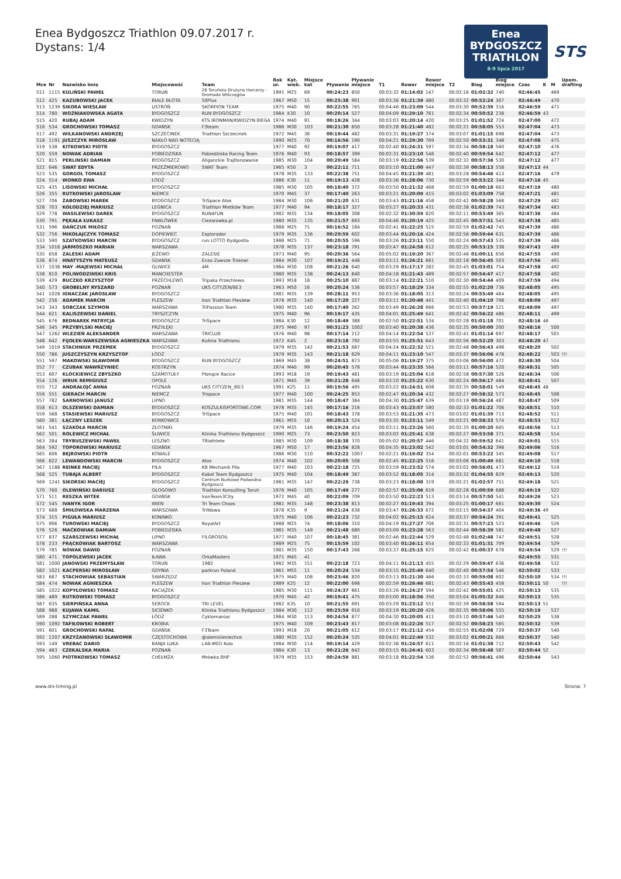Enea Bydgoszcz Triathlon 09.07.2017 r.
Dystans: 1/4
Enea
BYDGOSZCZ
TRIATHLON
8-9 lipca 2017
STS
| Mce | Nr | Nazwisko Imię | Miejscowość | Team | Rok ur. | Kat. wiek. | Miejsce kat | Pływanie | Pływanie miejsce | T1 | Rower | Rower miejsce | T2 | Bieg | Bieg miejsce | Czas | K | M | Upom. drafting |
| --- | --- | --- | --- | --- | --- | --- | --- | --- | --- | --- | --- | --- | --- | --- | --- | --- | --- | --- | --- |
| 511 | 1115 | KULIŃSKI PAWEŁ | TORUŃ | 28 Toruńska Drużyna Harcerzy - Gromada Włóczęgów | 1991 | M25 | 69 | 00:24:23 | 850 | 00:03:32 | 01:14:02 | 147 | 00:02:16 | 01:02:32 | 740 | 02:46:45 | | 469 | |
| 512 | 425 | KAZUBOWSKI JACEK | BIAŁE BŁOTA | 50Plus | 1967 | M50 | 15 | 00:25:38 | 901 | 00:03:36 | 01:21:39 | 480 | 00:03:32 | 00:52:24 | 307 | 02:46:49 | | 470 | |
| 513 | 1239 | SIKORA WIESŁAW | USTROŃ | SKORPION TEAM | 1975 | M40 | 90 | 00:22:55 | 765 | 00:04:46 | 01:23:09 | 544 | 00:03:30 | 00:52:39 | 316 | 02:46:59 | | 471 | |
| 514 | 780 | WOŹNIAKOWSKA AGATA | BYDGOSZCZ | RUN BYDGOSZCZ | 1984 | K30 | 10 | 00:20:14 | 527 | 00:04:09 | 01:29:10 | 761 | 00:02:34 | 00:50:52 | 238 | 02:46:59 | 43 | | |
| 515 | 420 | RUBAJ ADAM | KWIDZYN | KTS IRONMAN/KWIDZYN BIEGA | 1974 | M40 | 91 | 00:18:26 | 344 | 00:03:03 | 01:20:14 | 420 | 00:03:25 | 01:01:52 | 724 | 02:47:00 | | 472 | |
| 516 | 534 | GROCHOWSKI TOMASZ | GDAŃSK | F3team | 1986 | M30 | 103 | 00:21:30 | 650 | 00:03:28 | 01:21:40 | 482 | 00:02:21 | 00:58:05 | 553 | 02:47:04 | | 473 | |
| 517 | 492 | WILKANOWSKI ANDRZEJ | SZCZECINEK | Triathlon Szczecinek | 1972 | M45 | 36 | 00:19:44 | 482 | 00:03:31 | 01:19:27 | 374 | 00:03:07 | 01:01:15 | 698 | 02:47:04 | | 473 | |
| 518 | 1191 | JUSZCZYK MIROSŁAW | NAKŁO NAD NOTECIĄ | | 1990 | M25 | 70 | 00:16:56 | 190 | 00:04:21 | 01:29:30 | 769 | 00:02:50 | 00:53:31 | 348 | 02:47:08 | | 475 | |
| 519 | 538 | KITKOWSKI PIOTR | BYDGOSZCZ | | 1977 | M40 | 92 | 00:19:07 | 417 | 00:02:40 | 01:24:31 | 597 | 00:02:34 | 00:58:18 | 560 | 02:47:10 | | 476 | |
| 520 | 559 | NOWAK ADRIAN | POBIEDZISKA | Pobiedziska Racing Team | 1976 | M40 | 93 | 00:18:57 | 399 | 00:02:31 | 01:23:10 | 546 | 00:02:40 | 00:59:54 | 642 | 02:47:12 | | 477 | |
| 521 | 815 | PERLINSKI DAMIAN | BYDGOSZCZ | Aliganckie Trajtlonowanie | 1985 | M30 | 104 | 00:20:49 | 584 | 00:03:19 | 01:22:56 | 539 | 00:02:32 | 00:57:36 | 530 | 02:47:12 | | 477 | |
| 522 | 646 | SWAT EDYTA | PRZEŹMIEROWO | SWAT Team | 1965 | K50 | 3 | 00:22:11 | 711 | 00:03:10 | 01:21:00 | 447 | 00:02:39 | 00:58:13 | 558 | 02:47:13 | 44 | | |
| 523 | 535 | GORGOL TOMASZ | BYDGOSZCZ | | 1978 | M35 | 133 | 00:22:38 | 751 | 00:04:45 | 01:21:39 | 481 | 00:03:28 | 00:54:46 | 413 | 02:47:16 | | 479 | |
| 524 | 514 | WONKO EWA | ŁÓDŹ | | 1986 | K30 | 11 | 00:19:13 | 428 | 00:03:36 | 01:28:06 | 730 | 00:02:59 | 00:53:22 | 344 | 02:47:16 | 45 | | |
| 525 | 435 | LISOWSKI MICHAŁ | BYDGOSZCZ | | 1985 | M30 | 105 | 00:18:40 | 372 | 00:03:50 | 01:21:32 | 468 | 00:02:59 | 01:00:18 | 663 | 02:47:19 | | 480 | |
| 526 | 355 | RUTKOWSKI JAROSLAW | NIEMCE | | 1970 | M45 | 37 | 00:17:40 | 263 | 00:03:21 | 01:20:09 | 415 | 00:03:02 | 01:03:09 | 758 | 02:47:21 | | 481 | |
| 527 | 706 | ŻABOWSKI MAREK | BYDGOSZCZ | TriSpace Atos | 1984 | M30 | 106 | 00:21:20 | 631 | 00:03:43 | 01:21:16 | 458 | 00:02:42 | 00:58:28 | 568 | 02:47:29 | | 482 | |
| 528 | 703 | KOŁODZIEJ MARIUSZ | LEGNICA | Triathlon Mietków Team | 1977 | M40 | 94 | 00:18:17 | 327 | 00:03:27 | 01:20:33 | 431 | 00:02:38 | 01:02:39 | 743 | 02:47:34 | | 483 | |
| 529 | 778 | WASILEWSKI DAREK | BYDGOSZCZ | RUN4FUN | 1982 | M35 | 134 | 00:18:05 | 308 | 00:02:32 | 01:30:59 | 820 | 00:02:11 | 00:53:49 | 365 | 02:47:36 | | 484 | |
| 530 | 791 | PĘKAŁA ŁUKASZ | PAWLÓWEK | Ciezarowka.pl | 1980 | M35 | 135 | 00:21:57 | 693 | 00:04:46 | 01:20:19 | 425 | 00:02:45 | 00:57:51 | 543 | 02:47:38 | | 485 | |
| 531 | 596 | DAŃCZUK MIŁOSZ | POZNAŃ | | 1988 | M25 | 71 | 00:16:52 | 184 | 00:02:41 | 01:22:25 | 515 | 00:02:59 | 01:02:42 | 745 | 02:47:39 | | 486 | |
| 532 | 756 | MIKOŁAJCZYK TOMASZ | DOPIEWIEC | Explorador | 1979 | M35 | 136 | 00:20:59 | 602 | 00:03:44 | 01:20:16 | 424 | 00:02:56 | 00:59:44 | 631 | 02:47:39 | | 486 | |
| 533 | 590 | SZATKOWSKI MARCIN | BYDGOSZCZ | run LOTTO Bydgostia | 1988 | M25 | 71 | 00:20:55 | 596 | 00:03:26 | 01:23:11 | 550 | 00:02:24 | 00:57:43 | 535 | 02:47:39 | | 486 | |
| 534 | 1016 | JARMOSZKO MARIAN | WARSZAWA | | 1978 | M35 | 137 | 00:23:18 | 791 | 00:03:47 | 01:24:58 | 612 | 00:02:25 | 00:53:15 | 338 | 02:47:43 | | 489 | |
| 535 | 658 | ZALESKI ADAM | JEŻEWO | ZALESIE | 1973 | M40 | 95 | 00:20:36 | 564 | 00:05:02 | 01:19:20 | 367 | 00:02:46 | 01:00:11 | 656 | 02:47:55 | | 490 | |
| 536 | 874 | HNATYSZYN MATEUSZ | GDANSK | Enzo Zawsze Trzezwi | 1984 | M30 | 107 | 00:19:21 | 448 | 00:03:11 | 01:26:21 | 661 | 00:02:18 | 00:56:45 | 503 | 02:47:56 | | 491 | |
| 537 | 1038 | MAY -MAJEWSKI MICHAŁ | GLIWICE | 4M | 1984 | M30 | 108 | 00:21:26 | 640 | 00:03:29 | 01:17:17 | 282 | 00:02:45 | 01:03:01 | 754 | 02:47:58 | | 492 | |
| 538 | 810 | POLIWODZINSKI KRIS | MANCHESTER | | 1980 | M35 | 138 | 00:24:13 | 840 | 00:04:18 | 01:21:43 | 489 | 00:02:57 | 00:54:47 | 417 | 02:47:58 | | 492 | |
| 539 | 429 | BUCZKO KRZYSZTOF | PRZECHLEWO | Tripaka Przechlewo | 1993 | M18 | 18 | 00:25:10 | 887 | 00:03:14 | 01:22:21 | 510 | 00:02:30 | 00:54:44 | 409 | 02:47:59 | | 494 | |
| 540 | 573 | GROBELNY RYSZARD | POZNAŃ | UKS CITYZEN/BE3 | 1963 | M50 | 16 | 00:20:24 | 536 | 00:03:57 | 01:18:29 | 334 | 00:02:55 | 01:02:20 | 736 | 02:48:05 | | 495 | |
| 541 | 1028 | IGNACZAK JAROSŁAW | BYDGOSZCZ | | 1981 | M35 | 139 | 00:28:11 | 953 | 00:03:36 | 01:18:05 | 313 | 00:02:24 | 00:55:49 | 464 | 02:48:05 | | 495 | |
| 542 | 256 | ADAMEK MARCIN | PLESZEW | Iron Triathlon Pleszew | 1978 | M35 | 140 | 00:17:20 | 227 | 00:03:11 | 01:20:48 | 441 | 00:02:40 | 01:04:10 | 798 | 02:48:09 | | 497 | |
| 543 | 343 | SOBCZAK SZYMON | WARSZAWA | TriPassion Team | 1980 | M35 | 140 | 00:17:40 | 262 | 00:03:49 | 01:26:28 | 666 | 00:02:53 | 00:57:19 | 521 | 02:48:09 | | 497 | |
| 544 | 621 | KALISZEWSKI DANIEL | TRYSZCZYN | | 1975 | M40 | 96 | 00:19:17 | 435 | 00:04:01 | 01:25:49 | 641 | 00:02:42 | 00:56:22 | 486 | 02:48:11 | | 499 | |
| 545 | 676 | BEDNAREK PATRYCJA | BYDGOSZCZ | TriSpace | 1984 | K30 | 12 | 00:18:49 | 388 | 00:02:50 | 01:22:51 | 534 | 00:02:28 | 01:01:18 | 701 | 02:48:16 | 46 | | |
| 546 | 345 | PRZYBYLSKI MACIEJ | PRZYŁĘKI | | 1975 | M40 | 97 | 00:31:23 | 1002 | 00:03:40 | 01:20:38 | 436 | 00:02:35 | 00:50:00 | 200 | 02:48:16 | | 500 | |
| 547 | 1262 | WLEZIEŃ ALEKSANDER | WARSZAWA | TRICLUB | 1976 | M40 | 98 | 00:17:14 | 212 | 00:04:14 | 01:22:54 | 537 | 00:02:41 | 01:01:14 | 697 | 02:48:17 | | 501 | |
| 548 | 642 | FIJOŁEK-WARSZEWSKA AGNIESZKA | WARSZAWA | Kuźnia Triathlonu | 1972 | K45 | 2 | 00:23:18 | 792 | 00:03:55 | 01:25:51 | 643 | 00:02:56 | 00:52:20 | 303 | 02:48:20 | 47 | | |
| 549 | 1019 | STACHNIUK PRZEMEK | BYDGOSZCZ | | 1979 | M35 | 142 | 00:21:53 | 687 | 00:04:24 | 01:22:32 | 521 | 00:02:48 | 00:56:43 | 498 | 02:48:20 | | 502 | |
| 550 | 786 | JUSZCZYSZYN KRZYSZTOF | ŁÓDŹ | | 1979 | M35 | 143 | 00:21:18 | 629 | 00:04:11 | 01:23:10 | 547 | 00:03:37 | 00:56:06 | 478 | 02:48:22 | | 503 | !!! |
| 551 | 597 | MAKOWSKI SŁAWOMIR | BYDGOSZCZ | RUN BYDGOSZCZ | 1969 | M45 | 38 | 00:24:51 | 873 | 00:05:06 | 01:19:27 | 375 | 00:03:06 | 00:56:00 | 472 | 02:48:30 | | 504 | |
| 552 | 77 | CZUBAK WAWRZYNIEC | KOSTRZYN | | 1974 | M40 | 99 | 00:20:45 | 578 | 00:03:44 | 01:23:35 | 566 | 00:03:11 | 00:57:16 | 520 | 02:48:31 | | 505 | |
| 553 | 607 | KLOCKIEWICZ ZBYSZKO | SZAMOTUŁY | Płonące Racice | 1993 | M18 | 19 | 00:19:43 | 481 | 00:03:19 | 01:25:04 | 618 | 00:02:58 | 00:57:30 | 526 | 02:48:34 | | 506 | |
| 554 | 126 | WRUK REMIGIUSZ | OPOLE | | 1971 | M45 | 39 | 00:21:28 | 646 | 00:03:10 | 01:25:22 | 630 | 00:02:24 | 00:56:17 | 484 | 02:48:41 | | 507 | |
| 555 | 712 | ANDRAŁOJĆ ANNA | POZNAŃ | UKS CITYZEN_/BE3 | 1991 | K25 | 11 | 00:19:56 | 495 | 00:03:22 | 01:24:51 | 608 | 00:02:35 | 00:58:01 | 549 | 02:48:45 | 48 | | |
| 556 | 551 | GIERACH MARCIN | NIEMCZ | Trispace | 1977 | M40 | 100 | 00:24:25 | 853 | 00:02:47 | 01:20:34 | 432 | 00:02:27 | 00:58:32 | 573 | 02:48:45 | | 508 | |
| 557 | 782 | SARNOWSKI JANUSZ | LIPNO | | 1981 | M35 | 144 | 00:18:47 | 384 | 00:04:30 | 01:25:47 | 639 | 00:03:19 | 00:56:24 | 487 | 02:48:47 | | 509 | |
| 558 | 613 | OLSZEWSKI DAMIAN | BYDGOSZCZ | KOSZULKISPORTOWE.COM | 1978 | M35 | 145 | 00:17:16 | 216 | 00:03:43 | 01:23:57 | 580 | 00:02:33 | 01:01:22 | 706 | 02:48:51 | | 510 | |
| 559 | 568 | STASIEWSKI MARIUSZ | BYDGOSZCZ | TriSpace | 1975 | M40 | 101 | 00:18:43 | 378 | 00:03:53 | 01:21:35 | 473 | 00:03:02 | 01:01:39 | 713 | 02:48:52 | | 511 | |
| 560 | 381 | ŁĄCZNY LESZEK | BORKOWICE | | 1961 | M55 | 10 | 00:20:13 | 524 | 00:03:35 | 01:23:11 | 549 | 00:03:21 | 00:58:33 | 574 | 02:48:53 | | 512 | |
| 561 | 541 | SZAKOŁA MARCIN | ZŁOTNIKI | | 1979 | M35 | 146 | 00:19:24 | 454 | 00:03:11 | 01:23:26 | 560 | 00:02:35 | 01:00:20 | 665 | 02:48:56 | | 513 | |
| 562 | 501 | ROLEWICZ MICHAŁ | ŚLIWICE | Klinika Triathlonu Bydgoszcz | 1990 | M25 | 73 | 00:23:50 | 823 | 00:03:02 | 01:25:41 | 638 | 00:02:27 | 00:53:58 | 371 | 02:48:58 | | 514 | |
| 563 | 284 | TRYBUSZEWSKI PAWEŁ | LESZNO | TRIathlete | 1985 | M30 | 109 | 00:18:38 | 370 | 00:05:02 | 01:20:57 | 446 | 00:04:32 | 00:59:52 | 641 | 02:49:01 | | 515 | |
| 564 | 592 | TOPOROWSKI MARIUSZ | GDAŃSK | | 1967 | M50 | 17 | 00:23:56 | 828 | 00:04:35 | 01:23:02 | 542 | 00:03:01 | 00:54:32 | 398 | 02:49:06 | | 516 | |
| 565 | 606 | BEJROWSKI PIOTR | KOWALE | | 1986 | M30 | 110 | 00:32:22 | 1007 | 00:02:21 | 01:19:02 | 354 | 00:02:01 | 00:53:22 | 345 | 02:49:08 | | 517 | |
| 566 | 622 | LEWANDOWSKI MARCIN | BYDGOSZCZ | Atos | 1974 | M40 | 102 | 00:20:05 | 508 | 00:02:45 | 01:22:25 | 516 | 00:03:06 | 01:00:49 | 681 | 02:49:10 | | 518 | |
| 567 | 1188 | REINKE MACIEJ | PIŁA | KB Mechanik Piła | 1977 | M40 | 103 | 00:22:18 | 725 | 00:03:59 | 01:23:52 | 574 | 00:03:02 | 00:56:01 | 473 | 02:49:12 | | 519 | |
| 568 | 525 | TUBAJA ALBERT | BYDGOSZCZ | Kabel Team Bydgoszcz | 1975 | M40 | 104 | 00:18:49 | 387 | 00:03:52 | 01:18:05 | 314 | 00:03:32 | 01:04:55 | 829 | 02:49:13 | | 520 | |
| 569 | 1241 | SIKORSKI MACIEJ | BYDGOSZCZ | Centrum Nurkowe Podwodna Bydgoszcz | 1981 | M35 | 147 | 00:22:29 | 738 | 00:03:23 | 01:18:08 | 319 | 00:02:21 | 01:02:57 | 751 | 02:49:18 | | 521 | |
| 570 | 760 | OLEWIŃSKI DARIUSZ | GŁOGOWO | Triathlon Konsulting Toruń | 1976 | M40 | 105 | 00:17:49 | 277 | 00:02:57 | 01:25:06 | 619 | 00:02:28 | 01:00:59 | 688 | 02:49:19 | | 522 | |
| 571 | 511 | RESZKA WITEK | GDAŃSK | IronTeam3City | 1972 | M45 | 40 | 00:22:09 | 709 | 00:03:50 | 01:22:23 | 513 | 00:03:14 | 00:57:50 | 541 | 02:49:26 | | 523 | |
| 572 | 545 | IVANYK IGOR | WIEN | Tri Team Chaos | 1981 | M35 | 148 | 00:23:38 | 813 | 00:02:27 | 01:19:43 | 394 | 00:03:25 | 01:00:17 | 661 | 02:49:30 | | 524 | |
| 573 | 688 | ŚMIŁOWSKA MARZENA | WARSZAWA | TriWawa | 1978 | K35 | 9 | 00:21:24 | 638 | 00:03:47 | 01:26:33 | 672 | 00:03:15 | 00:54:37 | 404 | 02:49:36 | 49 | | |
| 574 | 315 | PIGUŁA MARIUSZ | KONINKO | | 1975 | M40 | 106 | 00:22:23 | 732 | 00:04:02 | 01:25:15 | 624 | 00:03:37 | 00:54:24 | 391 | 02:49:41 | | 525 | |
| 575 | 906 | TUROWSKI MACIEJ | BYDGOSZCZ | RoyalArt | 1988 | M25 | 74 | 00:18:06 | 310 | 00:04:19 | 01:27:27 | 706 | 00:02:31 | 00:57:23 | 523 | 02:49:46 | | 526 | |
| 576 | 526 | MAĆKOWIAK DAMIAN | POBIEDZISKA | | 1981 | M35 | 149 | 00:21:48 | 680 | 00:03:09 | 01:23:28 | 563 | 00:02:44 | 00:58:39 | 581 | 02:49:48 | | 527 | |
| 577 | 837 | SZARSZEWSKI MICHAŁ | LIPNO | FILGROSOIL | 1977 | M40 | 107 | 00:18:45 | 381 | 00:02:46 | 01:22:44 | 529 | 00:02:48 | 01:02:48 | 747 | 02:49:51 | | 528 | |
| 578 | 233 | FRĄCKOWIAK BARTOSZ | WARSZAWA | | 1989 | M25 | 75 | 00:15:59 | 102 | 00:03:40 | 01:26:11 | 654 | 00:02:33 | 01:01:31 | 709 | 02:49:54 | | 529 | |
| 579 | 785 | NOWAK DAWID | POZNAŃ | | 1981 | M35 | 150 | 00:17:43 | 268 | 00:03:37 | 01:25:15 | 625 | 00:02:42 | 01:00:37 | 678 | 02:49:54 | | 529 | !!! |
| 580 | 471 | TOPOLEWSKI JACEK | IŁAWA | OrkaMasters | 1971 | M45 | 41 | | | | | | | | | 02:49:55 | | 531 | |
| 581 | 1000 | JANOWSKI PRZEMYSŁAW | TORUŃ | 1982 | 1982 | M35 | 151 | 00:22:18 | 723 | 00:04:11 | 01:21:13 | 455 | 00:02:29 | 00:59:47 | 636 | 02:49:58 | | 532 | |
| 582 | 1021 | KACPERSKI MIROSŁAW | GDYNIA | parkrun Poland | 1961 | M55 | 11 | 00:20:24 | 534 | 00:03:15 | 01:25:49 | 640 | 00:02:40 | 00:57:54 | 546 | 02:50:02 | | 533 | |
| 583 | 687 | STACHOWIAK SEBASTIAN | SWARZĘDZ | | 1975 | M40 | 108 | 00:23:46 | 820 | 00:03:13 | 01:21:30 | 466 | 00:02:33 | 00:59:08 | 602 | 02:50:10 | | 534 | !!! |
| 584 | 474 | NOWAK AGNIESZKA | PLESZEW | Iron Triathlon Pleszew | 1989 | K25 | 12 | 00:22:00 | 698 | 00:02:59 | 01:26:46 | 681 | 00:02:43 | 00:55:43 | 458 | 02:50:11 | 50 | | !!! |
| 585 | 1022 | KOPYŁOWSKI TOMASZ | RACIĄŻEK | | 1985 | M30 | 111 | 00:24:37 | 861 | 00:03:26 | 01:24:27 | 594 | 00:02:42 | 00:55:01 | 425 | 02:50:13 | | 535 | |
| 586 | 489 | RUTKOWSKI TOMASZ | BYDGOSZCZ | | 1970 | M45 | 42 | 00:19:41 | 475 | 00:03:00 | 01:18:56 | 350 | 00:03:04 | 01:05:32 | 846 | 02:50:13 | | 535 | |
| 587 | 635 | SIERPIŃSKA ANNA | SEROCK | TRI LEVEL | 1982 | K35 | 10 | 00:21:55 | 691 | 00:03:29 | 01:23:12 | 551 | 00:02:39 | 00:58:58 | 594 | 02:50:13 | 51 | | |
| 588 | 988 | KUJAWA KAMIL | SICIENKO | Klinika Triathlonu Bydgoszcz | 1984 | M30 | 112 | 00:25:59 | 910 | 00:03:19 | 01:20:20 | 426 | 00:02:35 | 00:58:06 | 555 | 02:50:19 | | 537 | |
| 589 | 288 | SZYMCZAK PAWEŁ | ŁÓDŹ | Cyklomaniac | 1984 | M30 | 113 | 00:24:54 | 877 | 00:04:30 | 01:20:05 | 411 | 00:03:10 | 00:57:46 | 540 | 02:50:25 | | 538 | |
| 590 | 1092 | TAFIŁOWSKI ROBERT | KROBIA | | 1975 | M40 | 109 | 00:23:43 | 817 | 00:03:08 | 01:22:26 | 517 | 00:02:52 | 00:58:23 | 565 | 02:50:32 | | 539 | |
| 591 | 601 | GROCHOWSKI RAFAŁ | GDAŃSK | F3Team | 1993 | M18 | 20 | 00:21:05 | 612 | 00:03:17 | 01:21:12 | 454 | 00:02:55 | 01:02:08 | 729 | 02:50:37 | | 540 | |
| 592 | 1207 | KRZYŻANOWSKI SŁAWOMIR | CZĘSTOCHOWA | @alemisieniechce | 1980 | M35 | 152 | 00:20:24 | 535 | 00:04:01 | 01:22:49 | 532 | 00:03:02 | 01:00:21 | 666 | 02:50:37 | | 540 | |
| 593 | 149 | VREBAC DARIO | BANJA LUKA | LAB-MED Kolo | 1984 | M30 | 114 | 00:19:14 | 429 | 00:02:38 | 01:24:57 | 611 | 00:02:16 | 01:01:38 | 712 | 02:50:43 | | 542 | |
| 594 | 483 | CZEKALSKA MARIA | POZNAŃ | | 1984 | K30 | 13 | 00:21:26 | 642 | 00:03:15 | 01:24:41 | 603 | 00:02:34 | 00:58:48 | 587 | 02:50:44 | 52 | | |
| 595 | 1060 | PIOTRKOWSKI TOMASZ | CHEŁMŻA | Mrówka BHP | 1979 | M35 | 153 | 00:24:59 | 881 | 00:03:18 | 01:22:54 | 536 | 00:02:52 | 00:56:41 | 496 | 02:50:44 | | 543 | |
www.sts-timing.pl Strona: 7